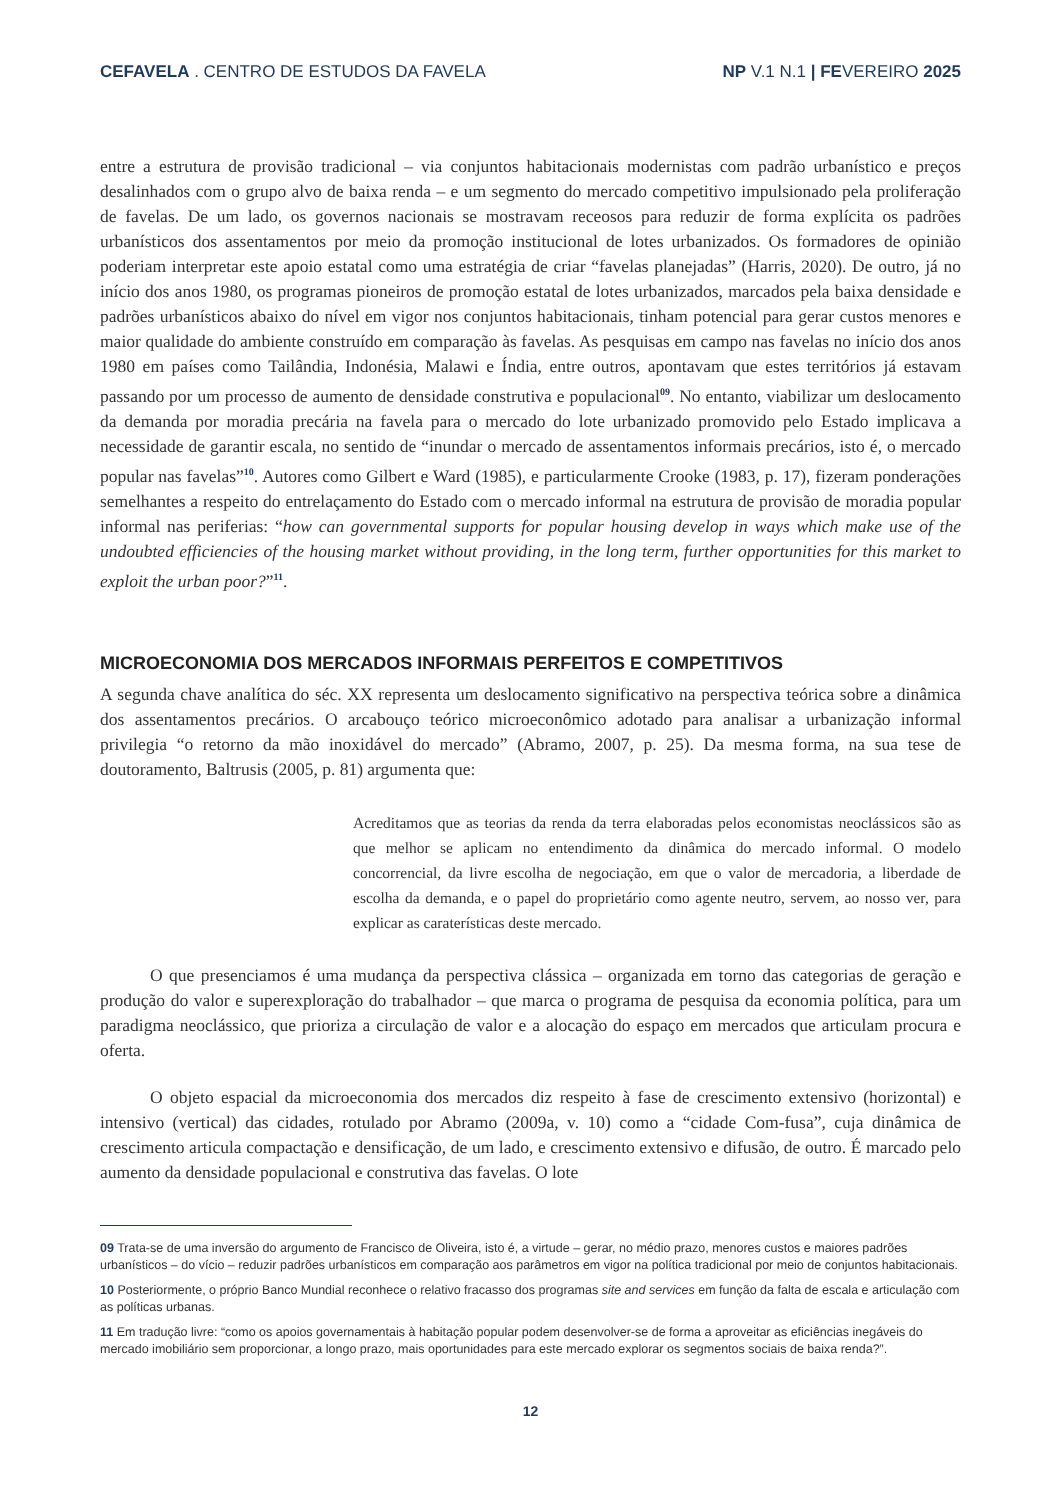CEFAVELA . CENTRO DE ESTUDOS DA FAVELA NP V.1 N.1 | FEVEREIRO 2025
entre a estrutura de provisão tradicional – via conjuntos habitacionais modernistas com padrão urbanístico e preços desalinhados com o grupo alvo de baixa renda – e um segmento do mercado competitivo impulsionado pela proliferação de favelas. De um lado, os governos nacionais se mostravam receosos para reduzir de forma explícita os padrões urbanísticos dos assentamentos por meio da promoção institucional de lotes urbanizados. Os formadores de opinião poderiam interpretar este apoio estatal como uma estratégia de criar “favelas planejadas” (Harris, 2020). De outro, já no início dos anos 1980, os programas pioneiros de promoção estatal de lotes urbanizados, marcados pela baixa densidade e padrões urbanísticos abaixo do nível em vigor nos conjuntos habitacionais, tinham potencial para gerar custos menores e maior qualidade do ambiente construído em comparação às favelas. As pesquisas em campo nas favelas no início dos anos 1980 em países como Tailândia, Indonésia, Malawi e Índia, entre outros, apontavam que estes territórios já estavam passando por um processo de aumento de densidade construtiva e populacional<sup>09</sup>. No entanto, viabilizar um deslocamento da demanda por moradia precária na favela para o mercado do lote urbanizado promovido pelo Estado implicava a necessidade de garantir escala, no sentido de “inundar o mercado de assentamentos informais precários, isto é, o mercado popular nas favelas”<sup>10</sup>. Autores como Gilbert e Ward (1985), e particularmente Crooke (1983, p. 17), fizeram ponderações semelhantes a respeito do entrelaçamento do Estado com o mercado informal na estrutura de provisão de moradia popular informal nas periferias: “how can governmental supports for popular housing develop in ways which make use of the undoubted efficiencies of the housing market without providing, in the long term, further opportunities for this market to exploit the urban poor?”<sup>11</sup>.
MICROECONOMIA DOS MERCADOS INFORMAIS PERFEITOS E COMPETITIVOS
A segunda chave analítica do séc. XX representa um deslocamento significativo na perspectiva teórica sobre a dinâmica dos assentamentos precários. O arcabouço teórico microeconômico adotado para analisar a urbanização informal privilegia “o retorno da mão inoxidável do mercado” (Abramo, 2007, p. 25). Da mesma forma, na sua tese de doutoramento, Baltrusis (2005, p. 81) argumenta que:
Acreditamos que as teorias da renda da terra elaboradas pelos economistas neoclássicos são as que melhor se aplicam no entendimento da dinâmica do mercado informal. O modelo concorrencial, da livre escolha de negociação, em que o valor de mercadoria, a liberdade de escolha da demanda, e o papel do proprietário como agente neutro, servem, ao nosso ver, para explicar as caraterísticas deste mercado.
O que presenciamos é uma mudança da perspectiva clássica – organizada em torno das categorias de geração e produção do valor e superexploração do trabalhador – que marca o programa de pesquisa da economia política, para um paradigma neoclássico, que prioriza a circulação de valor e a alocação do espaço em mercados que articulam procura e oferta.
O objeto espacial da microeconomia dos mercados diz respeito à fase de crescimento extensivo (horizontal) e intensivo (vertical) das cidades, rotulado por Abramo (2009a, v. 10) como a “cidade Com-fusa”, cuja dinâmica de crescimento articula compactação e densificação, de um lado, e crescimento extensivo e difusão, de outro. É marcado pelo aumento da densidade populacional e construtiva das favelas. O lote
09 Trata-se de uma inversão do argumento de Francisco de Oliveira, isto é, a virtude – gerar, no médio prazo, menores custos e maiores padrões urbanísticos – do vício – reduzir padrões urbanísticos em comparação aos parâmetros em vigor na política tradicional por meio de conjuntos habitacionais.
10 Posteriormente, o próprio Banco Mundial reconhece o relativo fracasso dos programas site and services em função da falta de escala e articulação com as políticas urbanas.
11 Em tradução livre: “como os apoios governamentais à habitação popular podem desenvolver-se de forma a aproveitar as eficiências inegáveis do mercado imobiliário sem proporcionar, a longo prazo, mais oportunidades para este mercado explorar os segmentos sociais de baixa renda?”.
12